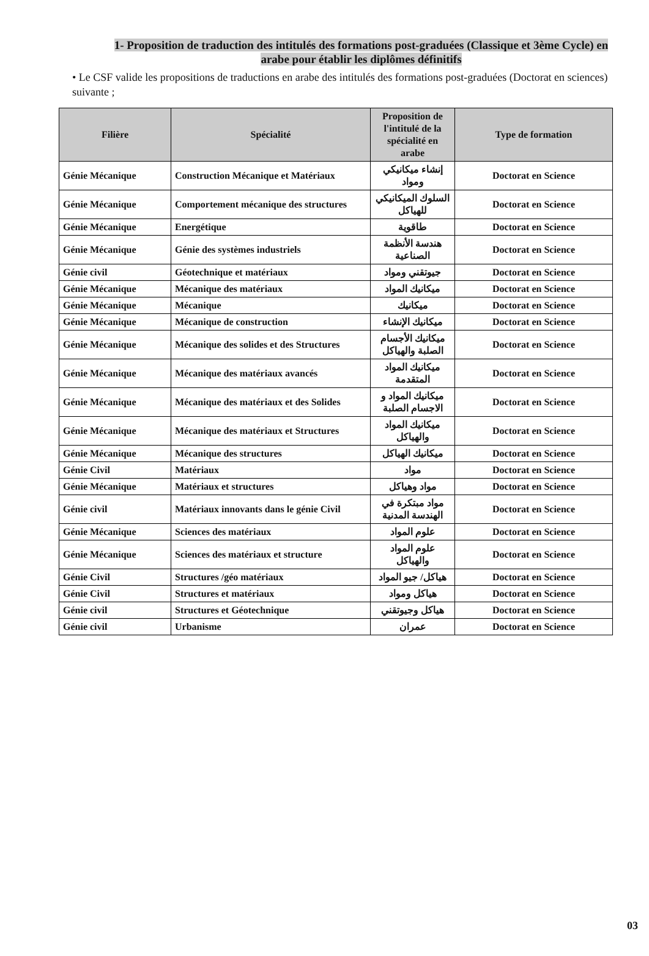1- Proposition de traduction des intitulés des formations post-graduées (Classique et 3ème Cycle) en arabe pour établir les diplômes définitifs
• Le CSF valide les propositions de traductions en arabe des intitulés des formations post-graduées (Doctorat en sciences) suivante ;
| Filière | Spécialité | Proposition de l'intitulé de la spécialité en arabe | Type de formation |
| --- | --- | --- | --- |
| Génie Mécanique | Construction Mécanique et Matériaux | إنشاء ميكانيكي ومواد | Doctorat en Science |
| Génie Mécanique | Comportement mécanique des structures | السلوك الميكانيكي للهياكل | Doctorat en Science |
| Génie Mécanique | Energétique | طاقوية | Doctorat en Science |
| Génie Mécanique | Génie des systèmes industriels | هندسة الأنظمة الصناعية | Doctorat en Science |
| Génie civil | Géotechnique et matériaux | جيوتقني ومواد | Doctorat en Science |
| Génie Mécanique | Mécanique des matériaux | ميكانيك المواد | Doctorat en Science |
| Génie Mécanique | Mécanique | ميكانيك | Doctorat en Science |
| Génie Mécanique | Mécanique de construction | ميكانيك الإنشاء | Doctorat en Science |
| Génie Mécanique | Mécanique des solides et des Structures | ميكانيك الأجسام الصلبة والهياكل | Doctorat en Science |
| Génie Mécanique | Mécanique des matériaux avancés | ميكانيك المواد المتقدمة | Doctorat en Science |
| Génie Mécanique | Mécanique des matériaux et des Solides | ميكانيك المواد و الاجسام الصلبة | Doctorat en Science |
| Génie Mécanique | Mécanique des matériaux et Structures | ميكانيك المواد والهياكل | Doctorat en Science |
| Génie Mécanique | Mécanique des structures | ميكانيك الهياكل | Doctorat en Science |
| Génie Civil | Matériaux | مواد | Doctorat en Science |
| Génie Mécanique | Matériaux et structures | مواد وهياكل | Doctorat en Science |
| Génie civil | Matériaux innovants dans le génie Civil | مواد مبتكرة في الهندسة المدنية | Doctorat en Science |
| Génie Mécanique | Sciences des matériaux | علوم المواد | Doctorat en Science |
| Génie Mécanique | Sciences des matériaux et structure | علوم المواد والهياكل | Doctorat en Science |
| Génie Civil | Structures /géo matériaux | هياكل/ جيو المواد | Doctorat en Science |
| Génie Civil | Structures et matériaux | هياكل ومواد | Doctorat en Science |
| Génie civil | Structures et Géotechnique | هياكل وجيوتقني | Doctorat en Science |
| Génie civil | Urbanisme | عمران | Doctorat en Science |
03